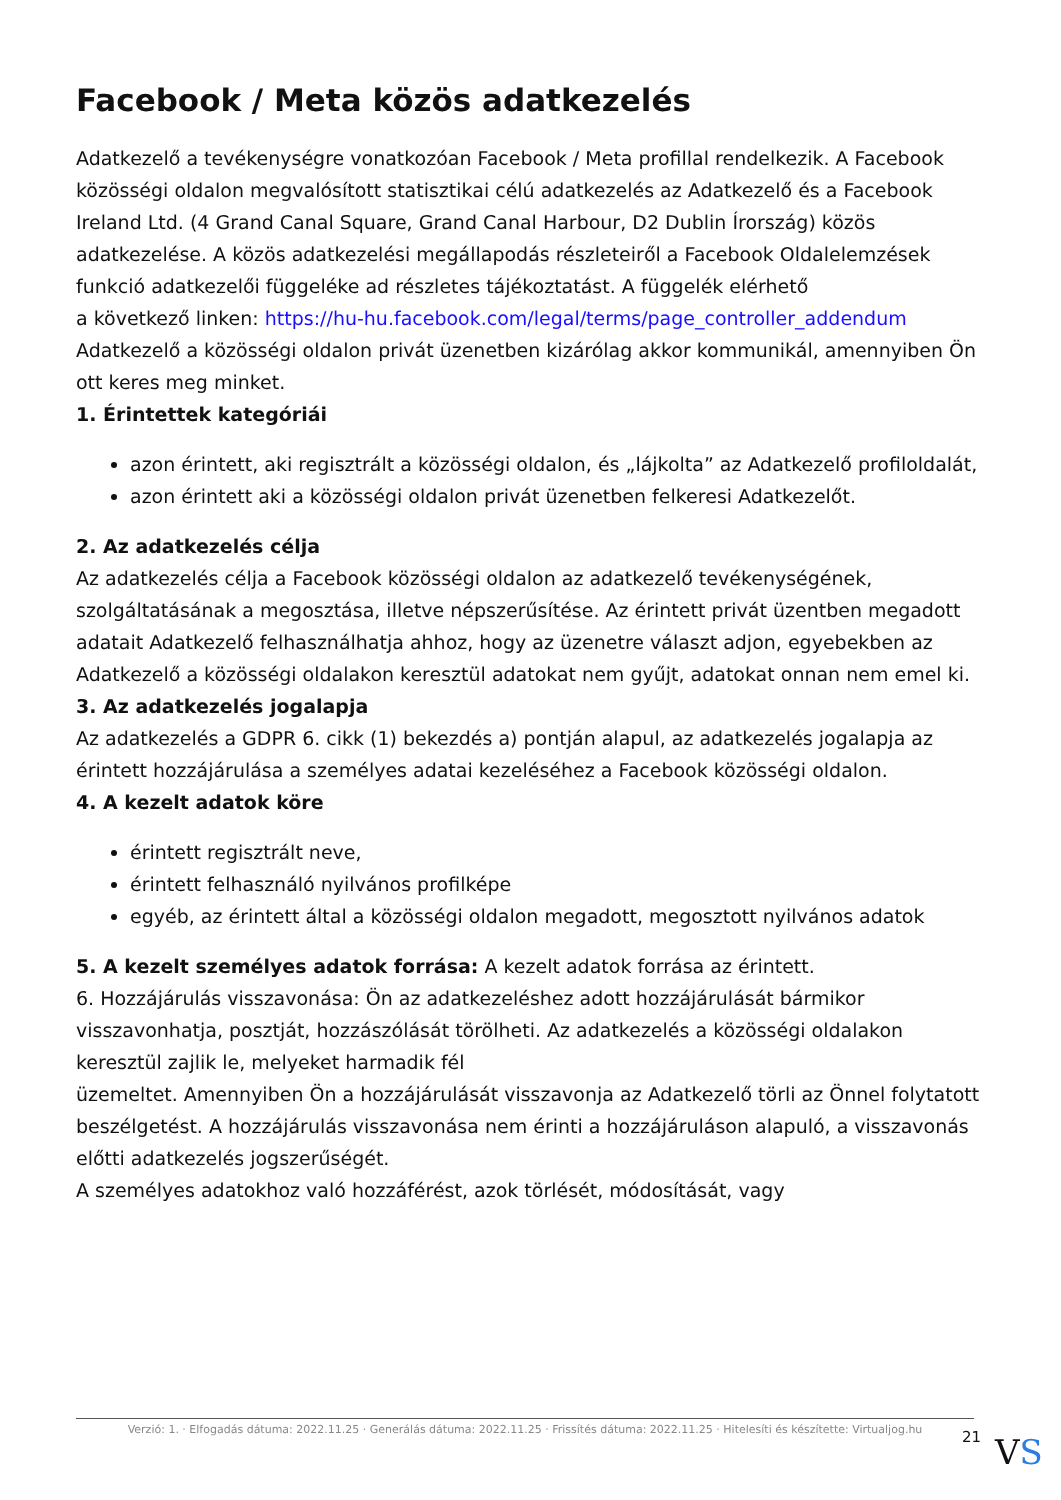Facebook / Meta közös adatkezelés
Adatkezelő a tevékenységre vonatkozóan Facebook / Meta profillal rendelkezik. A Facebook közösségi oldalon megvalósított statisztikai célú adatkezelés az Adatkezelő és a Facebook Ireland Ltd. (4 Grand Canal Square, Grand Canal Harbour, D2 Dublin Írország) közös adatkezelése. A közös adatkezelési megállapodás részleteiről a Facebook Oldalelemzések funkció adatkezelői függeléke ad részletes tájékoztatást. A függelék elérhető
a következő linken: https://hu-hu.facebook.com/legal/terms/page_controller_addendum
Adatkezelő a közösségi oldalon privát üzenetben kizárólag akkor kommunikál, amennyiben Ön ott keres meg minket.
1. Érintettek kategóriái
azon érintett, aki regisztrált a közösségi oldalon, és „lájkolta” az Adatkezelő profiloldalát,
azon érintett aki a közösségi oldalon privát üzenetben felkeresi Adatkezelőt.
2. Az adatkezelés célja
Az adatkezelés célja a Facebook közösségi oldalon az adatkezelő tevékenységének, szolgáltatásának a megosztása, illetve népszerűsítése. Az érintett privát üzentben megadott adatait Adatkezelő felhasználhatja ahhoz, hogy az üzenetre választ adjon, egyebekben az Adatkezelő a közösségi oldalakon keresztül adatokat nem gyűjt, adatokat onnan nem emel ki.
3. Az adatkezelés jogalapja
Az adatkezelés a GDPR 6. cikk (1) bekezdés a) pontján alapul, az adatkezelés jogalapja az érintett hozzájárulása a személyes adatai kezeléséhez a Facebook közösségi oldalon.
4. A kezelt adatok köre
érintett regisztrált neve,
érintett felhasználó nyilvános profilképe
egyéb, az érintett által a közösségi oldalon megadott, megosztott nyilvános adatok
5. A kezelt személyes adatok forrása: A kezelt adatok forrása az érintett.
6. Hozzájárulás visszavonása: Ön az adatkezeléshez adott hozzájárulását bármikor visszavonhatja, posztját, hozzászólását törölheti. Az adatkezelés a közösségi oldalakon keresztül zajlik le, melyeket harmadik fél
üzemeltet. Amennyiben Ön a hozzájárulását visszavonja az Adatkezelő törli az Önnel folytatott beszélgetést. A hozzájárulás visszavonása nem érinti a hozzájáruláson alapuló, a visszavonás előtti adatkezelés jogszerűségét.
A személyes adatokhoz való hozzáférést, azok törlését, módosítását, vagy
Verzió: 1. · Elfogadás dátuma: 2022.11.25 · Generálás dátuma: 2022.11.25 · Frissítés dátuma: 2022.11.25 · Hitelesíti és készítette: Virtualjog.hu
21 VS